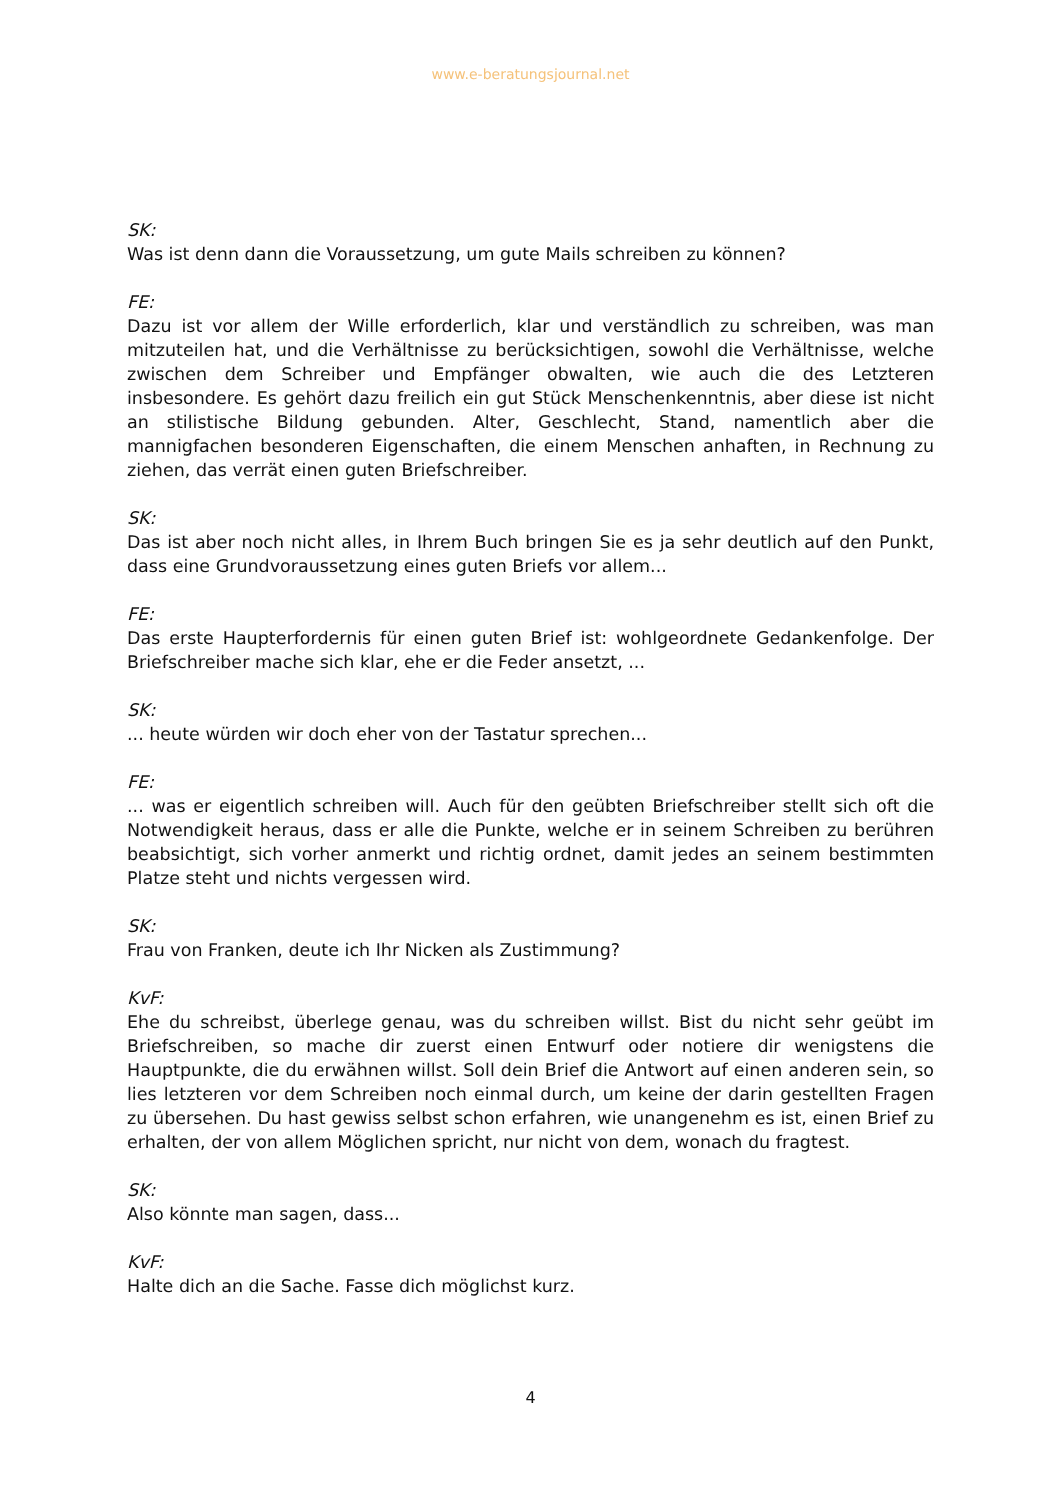www.e-beratungsjournal.net
SK:
Was ist denn dann die Voraussetzung, um gute Mails schreiben zu können?
FE:
Dazu ist vor allem der Wille erforderlich, klar und verständlich zu schreiben, was man mitzuteilen hat, und die Verhältnisse zu berücksichtigen, sowohl die Verhältnisse, welche zwischen dem Schreiber und Empfänger obwalten, wie auch die des Letzteren insbesondere. Es gehört dazu freilich ein gut Stück Menschenkenntnis, aber diese ist nicht an stilistische Bildung gebunden. Alter, Geschlecht, Stand, namentlich aber die mannigfachen besonderen Eigenschaften, die einem Menschen anhaften, in Rechnung zu ziehen, das verrät einen guten Briefschreiber.
SK:
Das ist aber noch nicht alles, in Ihrem Buch bringen Sie es ja sehr deutlich auf den Punkt, dass eine Grundvoraussetzung eines guten Briefs vor allem...
FE:
Das erste Haupterfordernis für einen guten Brief ist: wohlgeordnete Gedankenfolge. Der Briefschreiber mache sich klar, ehe er die Feder ansetzt, ...
SK:
... heute würden wir doch eher von der Tastatur sprechen...
FE:
... was er eigentlich schreiben will. Auch für den geübten Briefschreiber stellt sich oft die Notwendigkeit heraus, dass er alle die Punkte, welche er in seinem Schreiben zu berühren beabsichtigt, sich vorher anmerkt und richtig ordnet, damit jedes an seinem bestimmten Platze steht und nichts vergessen wird.
SK:
Frau von Franken, deute ich Ihr Nicken als Zustimmung?
KvF:
Ehe du schreibst, überlege genau, was du schreiben willst. Bist du nicht sehr geübt im Briefschreiben, so mache dir zuerst einen Entwurf oder notiere dir wenigstens die Hauptpunkte, die du erwähnen willst. Soll dein Brief die Antwort auf einen anderen sein, so lies letzteren vor dem Schreiben noch einmal durch, um keine der darin gestellten Fragen zu übersehen. Du hast gewiss selbst schon erfahren, wie unangenehm es ist, einen Brief zu erhalten, der von allem Möglichen spricht, nur nicht von dem, wonach du fragtest.
SK:
Also könnte man sagen, dass...
KvF:
Halte dich an die Sache. Fasse dich möglichst kurz.
4